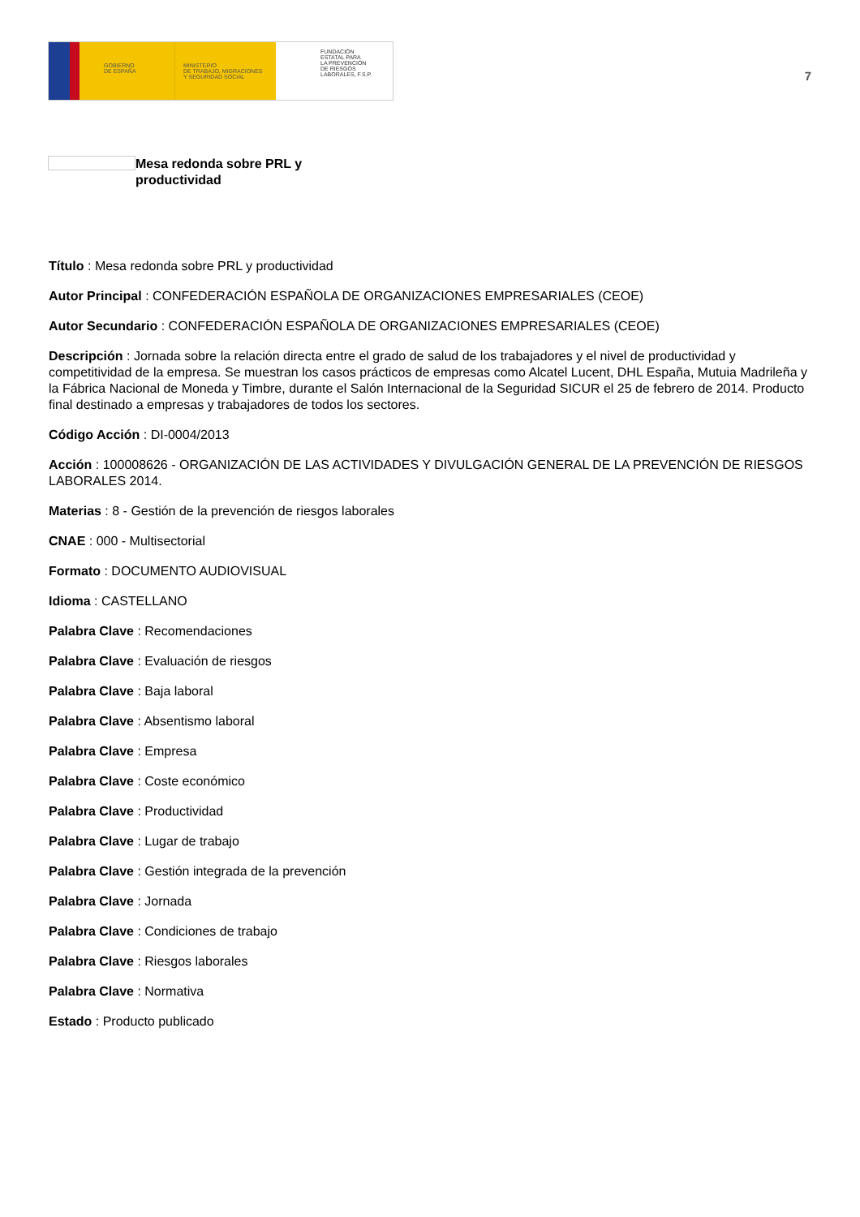GOBIERNO
DE ESPAÑA
MINISTERIO
DE TRABAJO, MIGRACIONES
Y SEGURIDAD SOCIAL
FUNDACIÓN
ESTATAL PARA
LA PREVENCIÓN
DE RIESGOS
LABORALES, F.S.P.
7
Mesa redonda sobre PRL y
productividad
Título : Mesa redonda sobre PRL y productividad
Autor Principal : CONFEDERACIÓN ESPAÑOLA DE ORGANIZACIONES EMPRESARIALES (CEOE)
Autor Secundario : CONFEDERACIÓN ESPAÑOLA DE ORGANIZACIONES EMPRESARIALES (CEOE)
Descripción : Jornada sobre la relación directa entre el grado de salud de los trabajadores y el nivel de productividad y competitividad de la empresa. Se muestran los casos prácticos de empresas como Alcatel Lucent, DHL España, Mutuia Madrileña y la Fábrica Nacional de Moneda y Timbre, durante el Salón Internacional de la Seguridad SICUR el 25 de febrero de 2014. Producto final destinado a empresas y trabajadores de todos los sectores.
Código Acción : DI-0004/2013
Acción : 100008626 - ORGANIZACIÓN DE LAS ACTIVIDADES Y DIVULGACIÓN GENERAL DE LA PREVENCIÓN DE RIESGOS LABORALES 2014.
Materias : 8 - Gestión de la prevención de riesgos laborales
CNAE : 000 - Multisectorial
Formato : DOCUMENTO AUDIOVISUAL
Idioma : CASTELLANO
Palabra Clave : Recomendaciones
Palabra Clave : Evaluación de riesgos
Palabra Clave : Baja laboral
Palabra Clave : Absentismo laboral
Palabra Clave : Empresa
Palabra Clave : Coste económico
Palabra Clave : Productividad
Palabra Clave : Lugar de trabajo
Palabra Clave : Gestión integrada de la prevención
Palabra Clave : Jornada
Palabra Clave : Condiciones de trabajo
Palabra Clave : Riesgos laborales
Palabra Clave : Normativa
Estado : Producto publicado